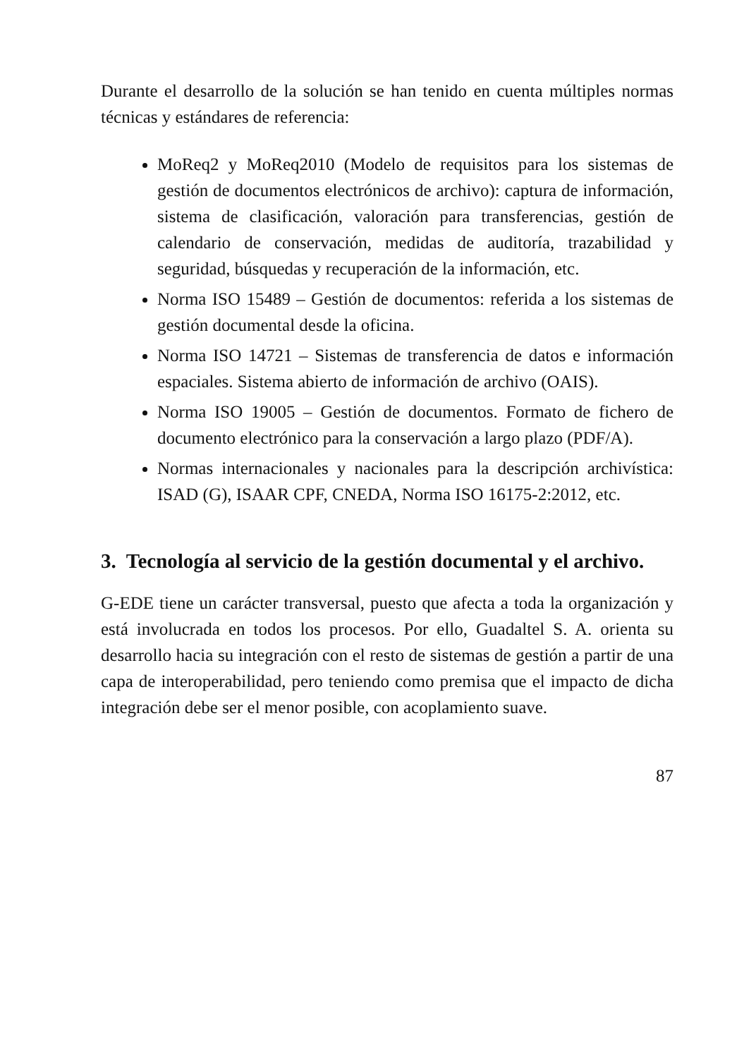Durante el desarrollo de la solución se han tenido en cuenta múltiples normas técnicas y estándares de referencia:
MoReq2 y MoReq2010 (Modelo de requisitos para los sistemas de gestión de documentos electrónicos de archivo): captura de información, sistema de clasificación, valoración para transferencias, gestión de calendario de conservación, medidas de auditoría, trazabilidad y seguridad, búsquedas y recuperación de la información, etc.
Norma ISO 15489 – Gestión de documentos: referida a los sistemas de gestión documental desde la oficina.
Norma ISO 14721 – Sistemas de transferencia de datos e información espaciales. Sistema abierto de información de archivo (OAIS).
Norma ISO 19005 – Gestión de documentos. Formato de fichero de documento electrónico para la conservación a largo plazo (PDF/A).
Normas internacionales y nacionales para la descripción archivística: ISAD (G), ISAAR CPF, CNEDA, Norma ISO 16175-2:2012, etc.
3. Tecnología al servicio de la gestión documental y el archivo.
G-EDE tiene un carácter transversal, puesto que afecta a toda la organización y está involucrada en todos los procesos. Por ello, Guadaltel S. A. orienta su desarrollo hacia su integración con el resto de sistemas de gestión a partir de una capa de interoperabilidad, pero teniendo como premisa que el impacto de dicha integración debe ser el menor posible, con acoplamiento suave.
87